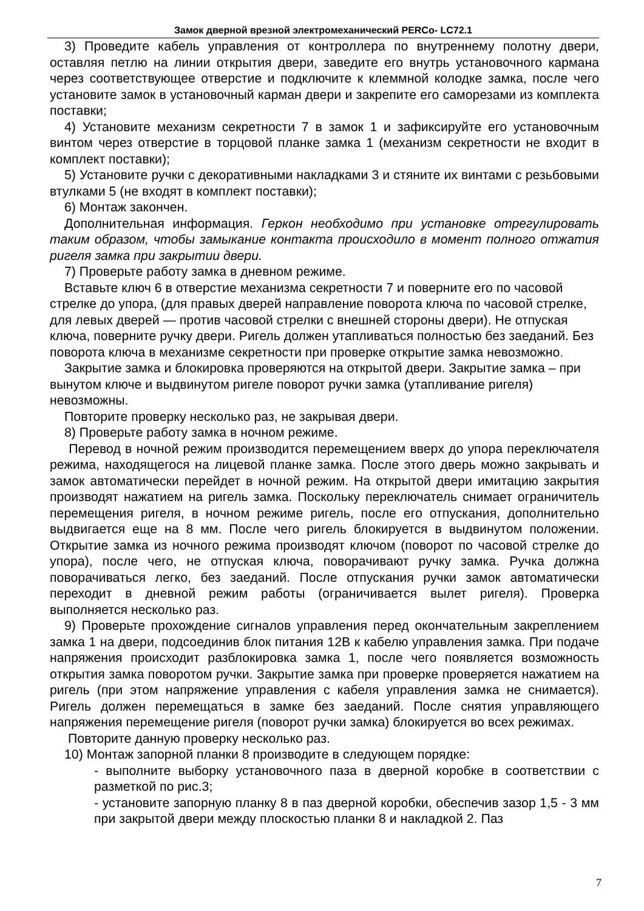Замок дверной врезной электромеханический PERCo- LC72.1
3) Проведите кабель управления от контроллера по внутреннему полотну двери, оставляя петлю на линии открытия двери, заведите его внутрь установочного кармана через соответствующее отверстие и подключите к клеммной колодке замка, после чего установите замок в установочный карман двери и закрепите его саморезами из комплекта поставки;
4) Установите механизм секретности 7 в замок 1 и зафиксируйте его установочным винтом через отверстие в торцовой планке замка 1 (механизм секретности не входит в комплект поставки);
5) Установите ручки с декоративными накладками 3 и стяните их винтами с резьбовыми втулками 5 (не входят в комплект поставки);
6) Монтаж закончен.
Дополнительная информация. Геркон необходимо при установке отрегулировать таким образом, чтобы замыкание контакта происходило в момент полного отжатия ригеля замка при закрытии двери.
7) Проверьте работу замка в дневном режиме.
Вставьте ключ 6 в отверстие механизма секретности 7 и поверните его по часовой стрелке до упора, (для правых дверей направление поворота ключа по часовой стрелке, для левых дверей — против часовой стрелки с внешней стороны двери). Не отпуская ключа, поверните ручку двери. Ригель должен утапливаться полностью без заеданий. Без поворота ключа в механизме секретности при проверке открытие замка невозможно.
Закрытие замка и блокировка проверяются на открытой двери. Закрытие замка – при вынутом ключе и выдвинутом ригеле поворот ручки замка (утапливание ригеля) невозможны.
Повторите проверку несколько раз, не закрывая двери.
8) Проверьте работу замка в ночном режиме.
Перевод в ночной режим производится перемещением вверх до упора переключателя режима, находящегося на лицевой планке замка. После этого дверь можно закрывать и замок автоматически перейдет в ночной режим. На открытой двери имитацию закрытия производят нажатием на ригель замка. Поскольку переключатель снимает ограничитель перемещения ригеля, в ночном режиме ригель, после его отпускания, дополнительно выдвигается еще на 8 мм. После чего ригель блокируется в выдвинутом положении. Открытие замка из ночного режима производят ключом (поворот по часовой стрелке до упора), после чего, не отпуская ключа, поворачивают ручку замка. Ручка должна поворачиваться легко, без заеданий. После отпускания ручки замок автоматически переходит в дневной режим работы (ограничивается вылет ригеля). Проверка выполняется несколько раз.
9) Проверьте прохождение сигналов управления перед окончательным закреплением замка 1 на двери, подсоединив блок питания 12В к кабелю управления замка. При подаче напряжения происходит разблокировка замка 1, после чего появляется возможность открытия замка поворотом ручки. Закрытие замка при проверке проверяется нажатием на ригель (при этом напряжение управления с кабеля управления замка не снимается). Ригель должен перемещаться в замке без заеданий. После снятия управляющего напряжения перемещение ригеля (поворот ручки замка) блокируется во всех режимах.
Повторите данную проверку несколько раз.
10) Монтаж запорной планки 8 производите в следующем порядке:
- выполните выборку установочного паза в дверной коробке в соответствии с разметкой по рис.3;
- установите запорную планку 8 в паз дверной коробки, обеспечив зазор 1,5 - 3 мм при закрытой двери между плоскостью планки 8 и накладкой 2. Паз
7